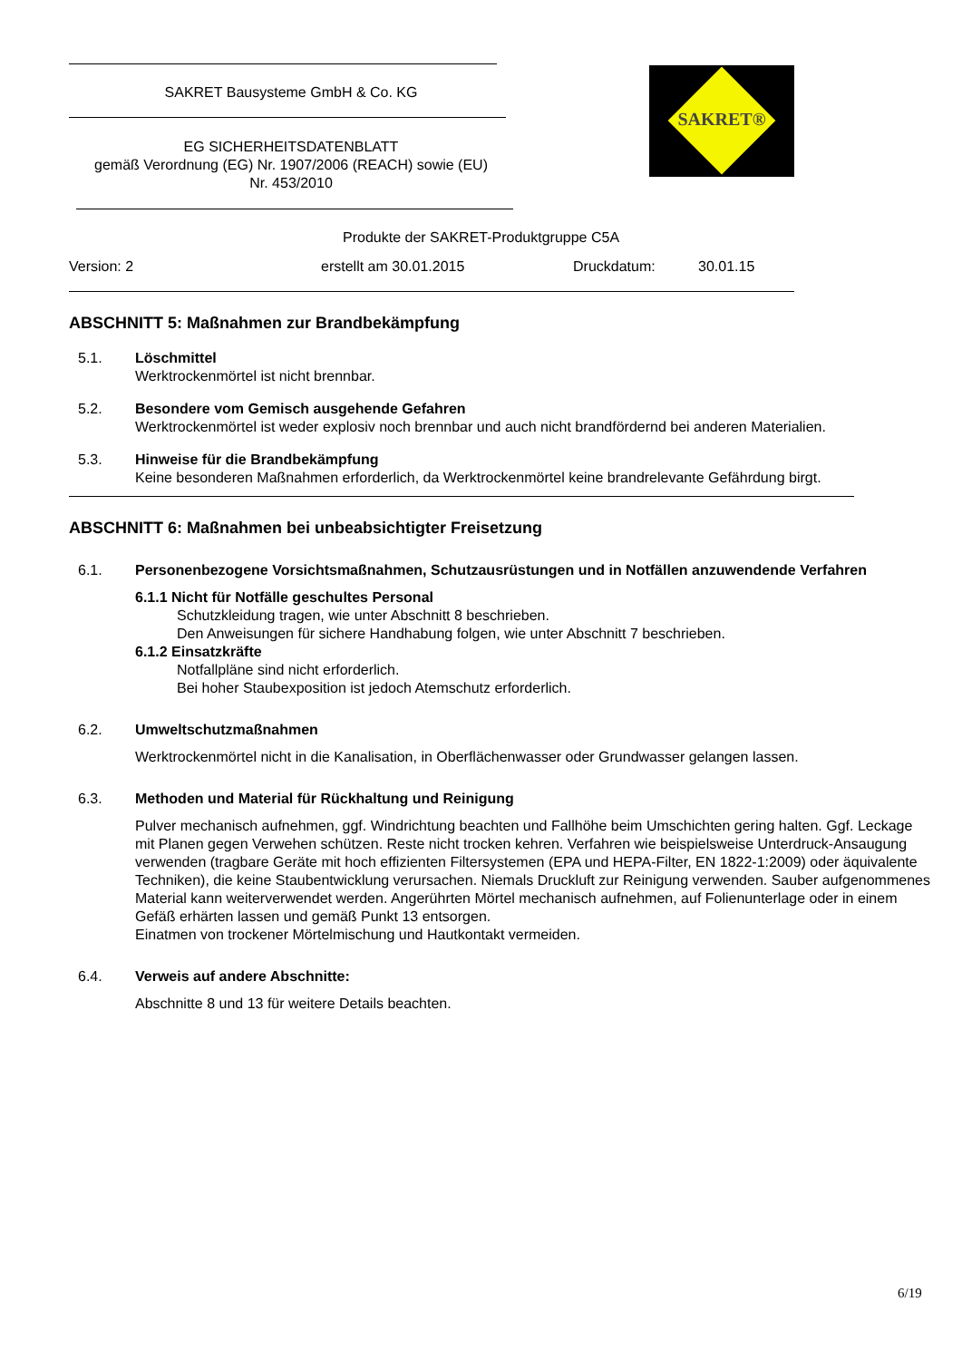SAKRET Bausysteme GmbH & Co. KG
EG SICHERHEITSDATENBLATT
gemäß Verordnung (EG) Nr. 1907/2006 (REACH) sowie (EU)
Nr. 453/2010
SAKRET®
Produkte der SAKRET-Produktgruppe C5A
Version: 2 erstellt am 30.01.2015 Druckdatum: 30.01.15
ABSCHNITT 5: Maßnahmen zur Brandbekämpfung
5.1. Löschmittel
Werktrockenmörtel ist nicht brennbar.
5.2. Besondere vom Gemisch ausgehende Gefahren
Werktrockenmörtel ist weder explosiv noch brennbar und auch nicht brandfördernd bei anderen Materialien.
5.3. Hinweise für die Brandbekämpfung
Keine besonderen Maßnahmen erforderlich, da Werktrockenmörtel keine brandrelevante Gefährdung birgt.
ABSCHNITT 6: Maßnahmen bei unbeabsichtigter Freisetzung
6.1. Personenbezogene Vorsichtsmaßnahmen, Schutzausrüstungen und in Notfällen anzuwendende Verfahren
6.1.1 Nicht für Notfälle geschultes Personal
Schutzkleidung tragen, wie unter Abschnitt 8 beschrieben.
Den Anweisungen für sichere Handhabung folgen, wie unter Abschnitt 7 beschrieben.
6.1.2 Einsatzkräfte
Notfallpläne sind nicht erforderlich.
Bei hoher Staubexposition ist jedoch Atemschutz erforderlich.
6.2. Umweltschutzmaßnahmen
Werktrockenmörtel nicht in die Kanalisation, in Oberflächenwasser oder Grundwasser gelangen lassen.
6.3. Methoden und Material für Rückhaltung und Reinigung
Pulver mechanisch aufnehmen, ggf. Windrichtung beachten und Fallhöhe beim Umschichten gering halten. Ggf. Leckage mit Planen gegen Verwehen schützen. Reste nicht trocken kehren. Verfahren wie beispielsweise Unterdruck-Ansaugung verwenden (tragbare Geräte mit hoch effizienten Filtersystemen (EPA und HEPA-Filter, EN 1822-1:2009) oder äquivalente Techniken), die keine Staubentwicklung verursachen. Niemals Druckluft zur Reinigung verwenden. Sauber aufgenommenes Material kann weiterverwendet werden. Angerührten Mörtel mechanisch aufnehmen, auf Folienunterlage oder in einem Gefäß erhärten lassen und gemäß Punkt 13 entsorgen.
Einatmen von trockener Mörtelmischung und Hautkontakt vermeiden.
6.4. Verweis auf andere Abschnitte:
Abschnitte 8 und 13 für weitere Details beachten.
6/19